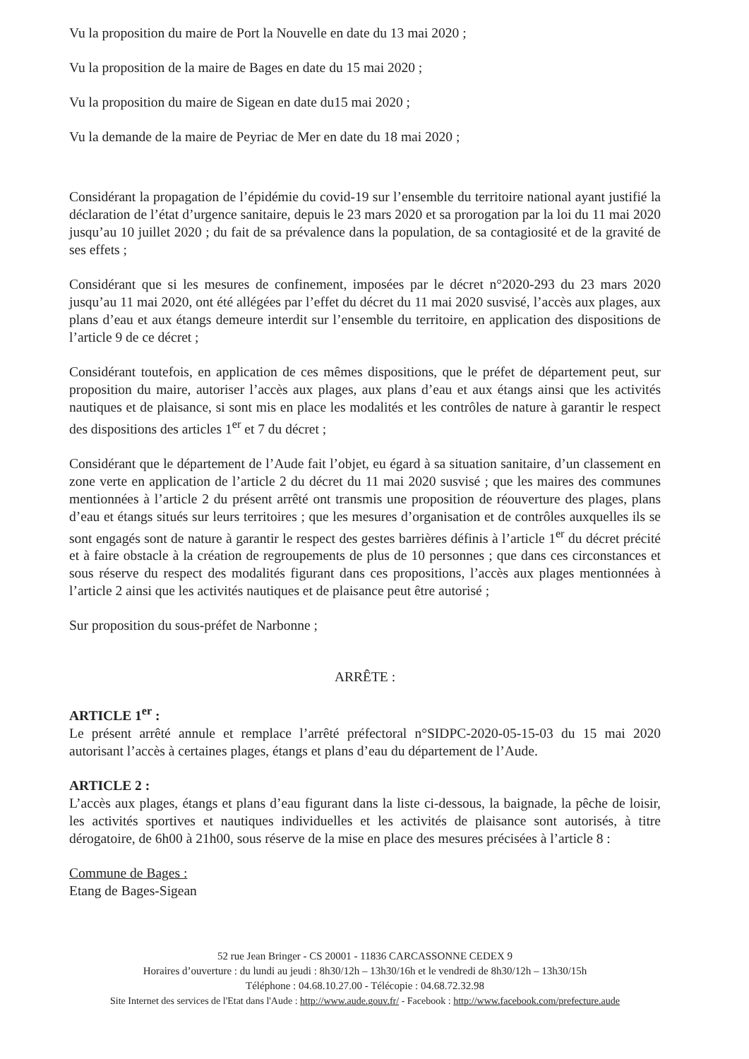Vu la proposition du maire de Port la Nouvelle en date du 13 mai 2020 ;
Vu la proposition de la maire de Bages en date du 15 mai 2020 ;
Vu la proposition du maire de Sigean en date du15 mai 2020 ;
Vu la demande de la maire de Peyriac de Mer en date du 18 mai 2020 ;
Considérant la propagation de l’épidémie du covid-19 sur l’ensemble du territoire national ayant justifié la déclaration de l’état d’urgence sanitaire, depuis le 23 mars 2020 et sa prorogation par la loi du 11 mai 2020 jusqu’au 10 juillet 2020 ; du fait de sa prévalence dans la population, de sa contagiosité et de la gravité de ses effets ;
Considérant que si les mesures de confinement, imposées par le décret n°2020-293 du 23 mars 2020 jusqu’au 11 mai 2020, ont été allégées par l’effet du décret du 11 mai 2020 susvisé, l’accès aux plages, aux plans d’eau et aux étangs demeure interdit sur l’ensemble du territoire, en application des dispositions de l’article 9 de ce décret ;
Considérant toutefois, en application de ces mêmes dispositions, que le préfet de département peut, sur proposition du maire, autoriser l’accès aux plages, aux plans d’eau et aux étangs ainsi que les activités nautiques et de plaisance, si sont mis en place les modalités et les contrôles de nature à garantir le respect des dispositions des articles 1<sup>er</sup> et 7 du décret ;
Considérant que le département de l’Aude fait l’objet, eu égard à sa situation sanitaire, d’un classement en zone verte en application de l’article 2 du décret du 11 mai 2020 susvisé ; que les maires des communes mentionnées à l’article 2 du présent arrêté ont transmis une proposition de réouverture des plages, plans d’eau et étangs situés sur leurs territoires ; que les mesures d’organisation et de contrôles auxquelles ils se sont engagés sont de nature à garantir le respect des gestes barrières définis à l’article 1<sup>er</sup> du décret précité et à faire obstacle à la création de regroupements de plus de 10 personnes ; que dans ces circonstances et sous réserve du respect des modalités figurant dans ces propositions, l’accès aux plages mentionnées à l’article 2 ainsi que les activités nautiques et de plaisance peut être autorisé ;
Sur proposition du sous-préfet de Narbonne ;
ARRÊTE :
ARTICLE 1<sup>er</sup> :
Le présent arrêté annule et remplace l’arrêté préfectoral n°SIDPC-2020-05-15-03 du 15 mai 2020 autorisant l’accès à certaines plages, étangs et plans d’eau du département de l’Aude.
ARTICLE 2 :
L’accès aux plages, étangs et plans d’eau figurant dans la liste ci-dessous, la baignade, la pêche de loisir, les activités sportives et nautiques individuelles et les activités de plaisance sont autorisés, à titre dérogatoire, de 6h00 à 21h00, sous réserve de la mise en place des mesures précisées à l’article 8 :
Commune de Bages :
Etang de Bages-Sigean
52 rue Jean Bringer - CS 20001 - 11836 CARCASSONNE CEDEX 9
Horaires d’ouverture : du lundi au jeudi : 8h30/12h – 13h30/16h et le vendredi de 8h30/12h – 13h30/15h
Téléphone : 04.68.10.27.00 - Télécopie : 04.68.72.32.98
Site Internet des services de l'Etat dans l'Aude : http://www.aude.gouv.fr/ - Facebook : http://www.facebook.com/prefecture.aude